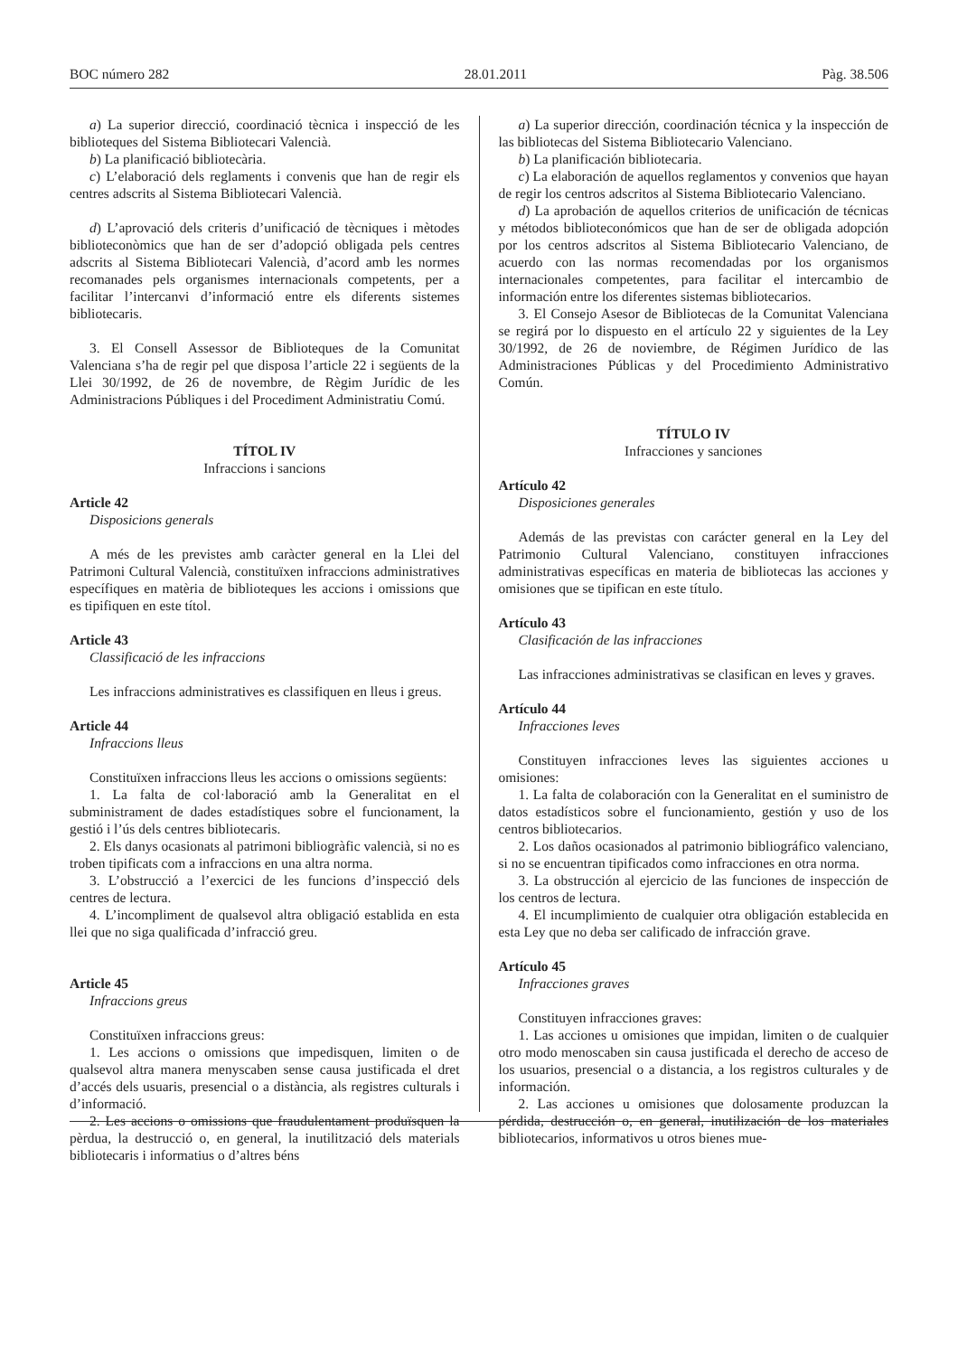BOC número 282 28.01.2011 Pàg. 38.506
a) La superior direcció, coordinació tècnica i inspecció de les biblioteques del Sistema Bibliotecari Valencià.
b) La planificació bibliotecària.
c) L’elaboració dels reglaments i convenis que han de regir els centres adscrits al Sistema Bibliotecari Valencià.
d) L’aprovació dels criteris d’unificació de tècniques i mètodes biblioteconòmics que han de ser d’adopció obligada pels centres adscrits al Sistema Bibliotecari Valencià, d’acord amb les normes recomanades pels organismes internacionals competents, per a facilitar l’intercanvi d’informació entre els diferents sistemes bibliotecaris.
3. El Consell Assessor de Biblioteques de la Comunitat Valenciana s’ha de regir pel que disposa l’article 22 i següents de la Llei 30/1992, de 26 de novembre, de Règim Jurídic de les Administracions Públiques i del Procediment Administratiu Comú.
TÍTOL IV
Infraccions i sancions
Article 42
Disposicions generals
A més de les previstes amb caràcter general en la Llei del Patrimoni Cultural Valencià, constituïxen infraccions administratives específiques en matèria de biblioteques les accions i omissions que es tipifiquen en este títol.
Article 43
Classificació de les infraccions
Les infraccions administratives es classifiquen en lleus i greus.
Article 44
Infraccions lleus
Constituïxen infraccions lleus les accions o omissions següents:
1. La falta de col·laboració amb la Generalitat en el subministrament de dades estadístiques sobre el funcionament, la gestió i l’ús dels centres bibliotecaris.
2. Els danys ocasionats al patrimoni bibliogràfic valencià, si no es troben tipificats com a infraccions en una altra norma.
3. L’obstrucció a l’exercici de les funcions d’inspecció dels centres de lectura.
4. L’incompliment de qualsevol altra obligació establida en esta llei que no siga qualificada d’infracció greu.
Article 45
Infraccions greus
Constituïxen infraccions greus:
1. Les accions o omissions que impedisquen, limiten o de qualsevol altra manera menyscaben sense causa justificada el dret d’accés dels usuaris, presencial o a distància, als registres culturals i d’informació.
2. Les accions o omissions que fraudulentament produïsquen la pèrdua, la destrucció o, en general, la inutilització dels materials bibliotecaris i informatius o d’altres béns
a) La superior dirección, coordinación técnica y la inspección de las bibliotecas del Sistema Bibliotecario Valenciano.
b) La planificación bibliotecaria.
c) La elaboración de aquellos reglamentos y convenios que hayan de regir los centros adscritos al Sistema Bibliotecario Valenciano.
d) La aprobación de aquellos criterios de unificación de técnicas y métodos biblioteconómicos que han de ser de obligada adopción por los centros adscritos al Sistema Bibliotecario Valenciano, de acuerdo con las normas recomendadas por los organismos internacionales competentes, para facilitar el intercambio de información entre los diferentes sistemas bibliotecarios.
3. El Consejo Asesor de Bibliotecas de la Comunitat Valenciana se regirá por lo dispuesto en el artículo 22 y siguientes de la Ley 30/1992, de 26 de noviembre, de Régimen Jurídico de las Administraciones Públicas y del Procedimiento Administrativo Común.
TÍTULO IV
Infracciones y sanciones
Artículo 42
Disposiciones generales
Además de las previstas con carácter general en la Ley del Patrimonio Cultural Valenciano, constituyen infracciones administrativas específicas en materia de bibliotecas las acciones y omisiones que se tipifican en este título.
Artículo 43
Clasificación de las infracciones
Las infracciones administrativas se clasifican en leves y graves.
Artículo 44
Infracciones leves
Constituyen infracciones leves las siguientes acciones u omisiones:
1. La falta de colaboración con la Generalitat en el suministro de datos estadísticos sobre el funcionamiento, gestión y uso de los centros bibliotecarios.
2. Los daños ocasionados al patrimonio bibliográfico valenciano, si no se encuentran tipificados como infracciones en otra norma.
3. La obstrucción al ejercicio de las funciones de inspección de los centros de lectura.
4. El incumplimiento de cualquier otra obligación establecida en esta Ley que no deba ser calificado de infracción grave.
Artículo 45
Infracciones graves
Constituyen infracciones graves:
1. Las acciones u omisiones que impidan, limiten o de cualquier otro modo menoscaben sin causa justificada el derecho de acceso de los usuarios, presencial o a distancia, a los registros culturales y de información.
2. Las acciones u omisiones que dolosamente produzcan la pérdida, destrucción o, en general, inutilización de los materiales bibliotecarios, informativos u otros bienes mue-